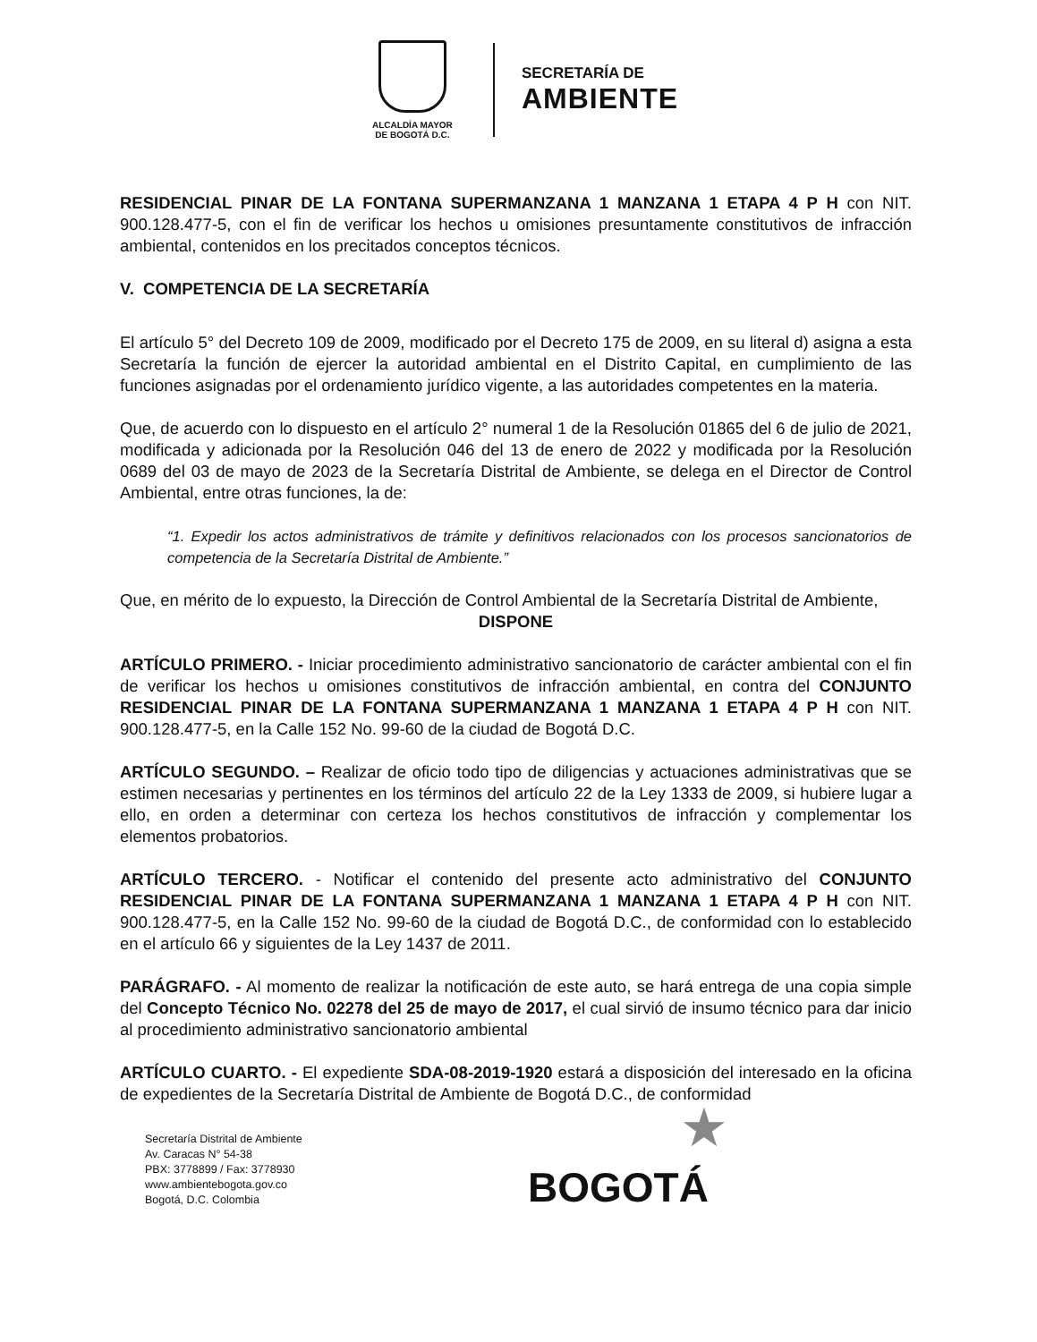ALCALDÍA MAYOR
DE BOGOTÁ D.C.
SECRETARÍA DE
AMBIENTE
RESIDENCIAL PINAR DE LA FONTANA SUPERMANZANA 1 MANZANA 1 ETAPA 4 P H con NIT. 900.128.477-5, con el fin de verificar los hechos u omisiones presuntamente constitutivos de infracción ambiental, contenidos en los precitados conceptos técnicos.
V. COMPETENCIA DE LA SECRETARÍA
El artículo 5° del Decreto 109 de 2009, modificado por el Decreto 175 de 2009, en su literal d) asigna a esta Secretaría la función de ejercer la autoridad ambiental en el Distrito Capital, en cumplimiento de las funciones asignadas por el ordenamiento jurídico vigente, a las autoridades competentes en la materia.
Que, de acuerdo con lo dispuesto en el artículo 2° numeral 1 de la Resolución 01865 del 6 de julio de 2021, modificada y adicionada por la Resolución 046 del 13 de enero de 2022 y modificada por la Resolución 0689 del 03 de mayo de 2023 de la Secretaría Distrital de Ambiente, se delega en el Director de Control Ambiental, entre otras funciones, la de:
“1. Expedir los actos administrativos de trámite y definitivos relacionados con los procesos sancionatorios de competencia de la Secretaría Distrital de Ambiente.”
Que, en mérito de lo expuesto, la Dirección de Control Ambiental de la Secretaría Distrital de Ambiente,
DISPONE
ARTÍCULO PRIMERO. - Iniciar procedimiento administrativo sancionatorio de carácter ambiental con el fin de verificar los hechos u omisiones constitutivos de infracción ambiental, en contra del CONJUNTO RESIDENCIAL PINAR DE LA FONTANA SUPERMANZANA 1 MANZANA 1 ETAPA 4 P H con NIT. 900.128.477-5, en la Calle 152 No. 99-60 de la ciudad de Bogotá D.C.
ARTÍCULO SEGUNDO. – Realizar de oficio todo tipo de diligencias y actuaciones administrativas que se estimen necesarias y pertinentes en los términos del artículo 22 de la Ley 1333 de 2009, si hubiere lugar a ello, en orden a determinar con certeza los hechos constitutivos de infracción y complementar los elementos probatorios.
ARTÍCULO TERCERO. - Notificar el contenido del presente acto administrativo del CONJUNTO RESIDENCIAL PINAR DE LA FONTANA SUPERMANZANA 1 MANZANA 1 ETAPA 4 P H con NIT. 900.128.477-5, en la Calle 152 No. 99-60 de la ciudad de Bogotá D.C., de conformidad con lo establecido en el artículo 66 y siguientes de la Ley 1437 de 2011.
PARÁGRAFO. - Al momento de realizar la notificación de este auto, se hará entrega de una copia simple del Concepto Técnico No. 02278 del 25 de mayo de 2017, el cual sirvió de insumo técnico para dar inicio al procedimiento administrativo sancionatorio ambiental
ARTÍCULO CUARTO. - El expediente SDA-08-2019-1920 estará a disposición del interesado en la oficina de expedientes de la Secretaría Distrital de Ambiente de Bogotá D.C., de conformidad
Secretaría Distrital de Ambiente
Av. Caracas N° 54-38
PBX: 3778899 / Fax: 3778930
www.ambientebogota.gov.co
Bogotá, D.C. Colombia
★
BOGOTÁ